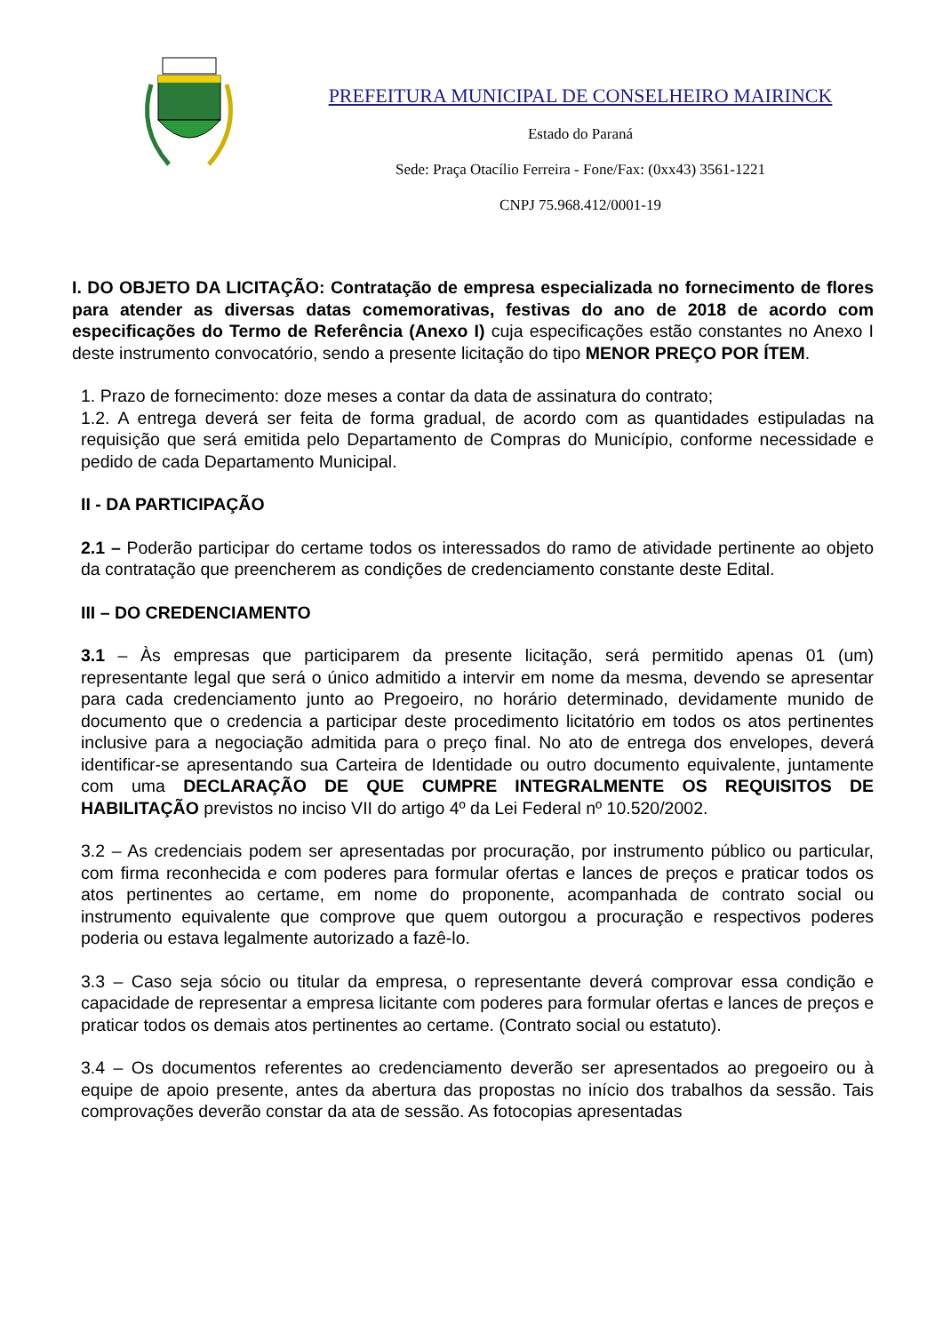PREFEITURA MUNICIPAL DE CONSELHEIRO MAIRINCK
Estado do Paraná
Sede: Praça Otacílio Ferreira - Fone/Fax: (0xx43) 3561-1221
CNPJ 75.968.412/0001-19
I. DO OBJETO DA LICITAÇÃO: Contratação de empresa especializada no fornecimento de flores para atender as diversas datas comemorativas, festivas do ano de 2018 de acordo com especificações do Termo de Referência (Anexo I) cuja especificações estão constantes no Anexo I deste instrumento convocatório, sendo a presente licitação do tipo MENOR PREÇO POR ÍTEM.
1. Prazo de fornecimento: doze meses a contar da data de assinatura do contrato;
1.2. A entrega deverá ser feita de forma gradual, de acordo com as quantidades estipuladas na requisição que será emitida pelo Departamento de Compras do Município, conforme necessidade e pedido de cada Departamento Municipal.
II - DA PARTICIPAÇÃO
2.1 – Poderão participar do certame todos os interessados do ramo de atividade pertinente ao objeto da contratação que preencherem as condições de credenciamento constante deste Edital.
III – DO CREDENCIAMENTO
3.1 – Às empresas que participarem da presente licitação, será permitido apenas 01 (um) representante legal que será o único admitido a intervir em nome da mesma, devendo se apresentar para cada credenciamento junto ao Pregoeiro, no horário determinado, devidamente munido de documento que o credencia a participar deste procedimento licitatório em todos os atos pertinentes inclusive para a negociação admitida para o preço final. No ato de entrega dos envelopes, deverá identificar-se apresentando sua Carteira de Identidade ou outro documento equivalente, juntamente com uma DECLARAÇÃO DE QUE CUMPRE INTEGRALMENTE OS REQUISITOS DE HABILITAÇÃO previstos no inciso VII do artigo 4º da Lei Federal nº 10.520/2002.
3.2 – As credenciais podem ser apresentadas por procuração, por instrumento público ou particular, com firma reconhecida e com poderes para formular ofertas e lances de preços e praticar todos os atos pertinentes ao certame, em nome do proponente, acompanhada de contrato social ou instrumento equivalente que comprove que quem outorgou a procuração e respectivos poderes poderia ou estava legalmente autorizado a fazê-lo.
3.3 – Caso seja sócio ou titular da empresa, o representante deverá comprovar essa condição e capacidade de representar a empresa licitante com poderes para formular ofertas e lances de preços e praticar todos os demais atos pertinentes ao certame. (Contrato social ou estatuto).
3.4 – Os documentos referentes ao credenciamento deverão ser apresentados ao pregoeiro ou à equipe de apoio presente, antes da abertura das propostas no início dos trabalhos da sessão. Tais comprovações deverão constar da ata de sessão. As fotocopias apresentadas